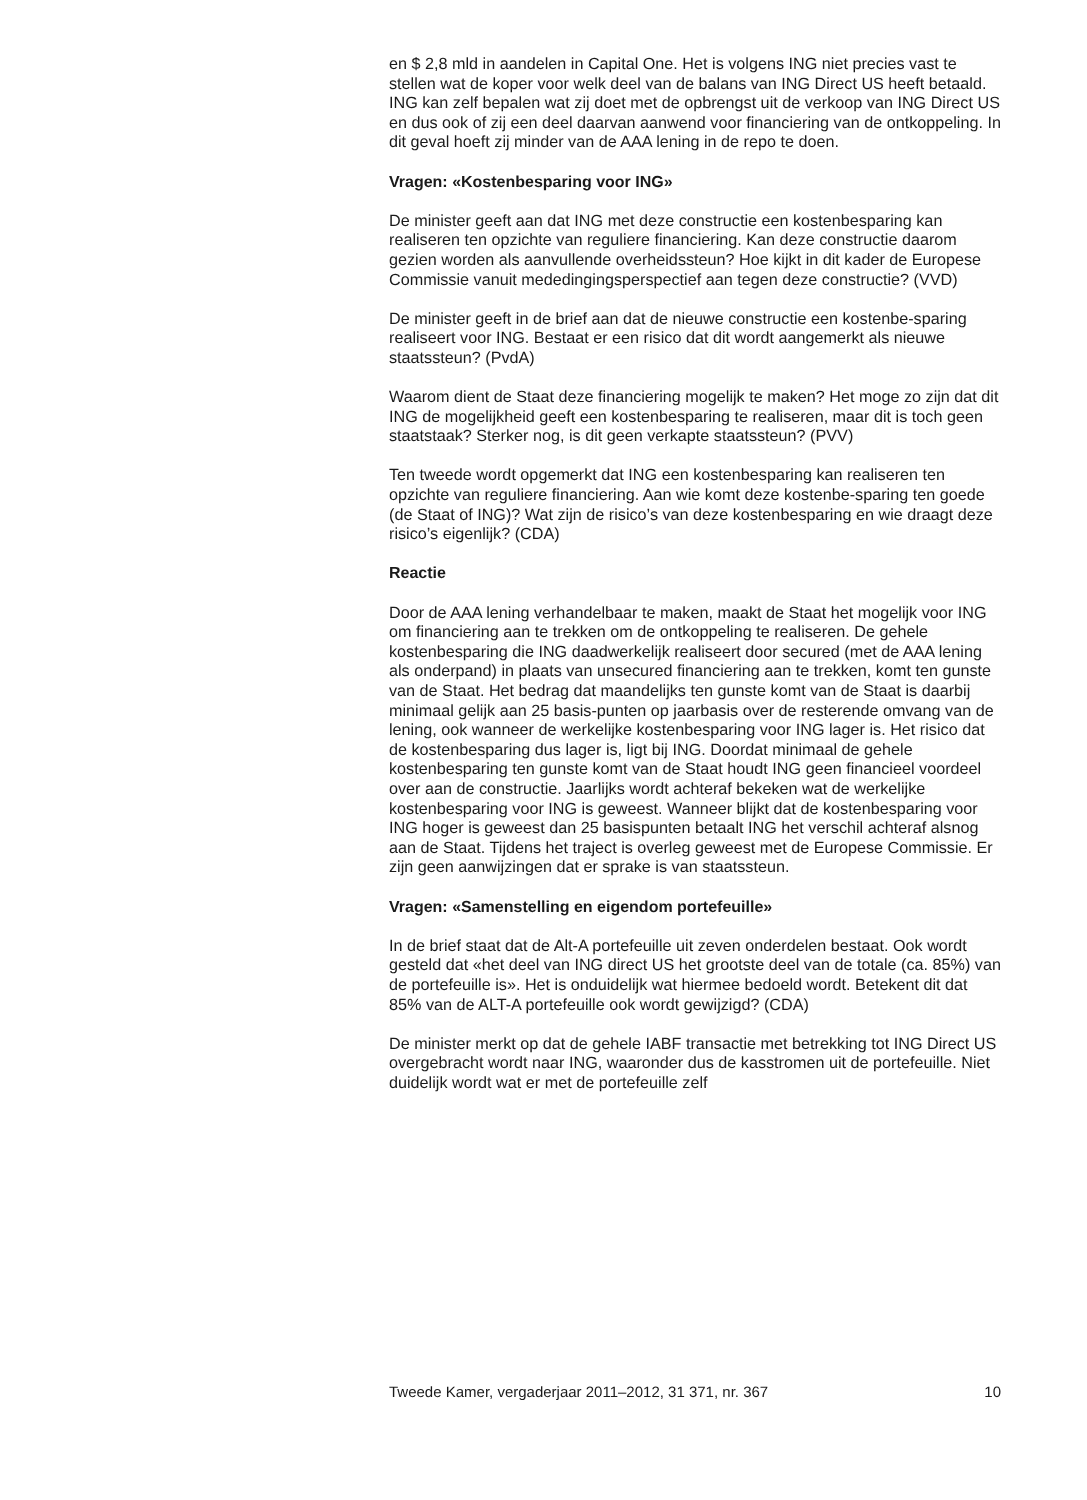en $ 2,8 mld in aandelen in Capital One. Het is volgens ING niet precies vast te stellen wat de koper voor welk deel van de balans van ING Direct US heeft betaald. ING kan zelf bepalen wat zij doet met de opbrengst uit de verkoop van ING Direct US en dus ook of zij een deel daarvan aanwend voor financiering van de ontkoppeling. In dit geval hoeft zij minder van de AAA lening in de repo te doen.
Vragen: «Kostenbesparing voor ING»
De minister geeft aan dat ING met deze constructie een kostenbesparing kan realiseren ten opzichte van reguliere financiering. Kan deze constructie daarom gezien worden als aanvullende overheidssteun? Hoe kijkt in dit kader de Europese Commissie vanuit mededingingsperspectief aan tegen deze constructie? (VVD)
De minister geeft in de brief aan dat de nieuwe constructie een kostenbe-sparing realiseert voor ING. Bestaat er een risico dat dit wordt aangemerkt als nieuwe staatssteun? (PvdA)
Waarom dient de Staat deze financiering mogelijk te maken? Het moge zo zijn dat dit ING de mogelijkheid geeft een kostenbesparing te realiseren, maar dit is toch geen staatstaak? Sterker nog, is dit geen verkapte staatssteun? (PVV)
Ten tweede wordt opgemerkt dat ING een kostenbesparing kan realiseren ten opzichte van reguliere financiering. Aan wie komt deze kostenbe-sparing ten goede (de Staat of ING)? Wat zijn de risico’s van deze kostenbesparing en wie draagt deze risico’s eigenlijk? (CDA)
Reactie
Door de AAA lening verhandelbaar te maken, maakt de Staat het mogelijk voor ING om financiering aan te trekken om de ontkoppeling te realiseren. De gehele kostenbesparing die ING daadwerkelijk realiseert door secured (met de AAA lening als onderpand) in plaats van unsecured financiering aan te trekken, komt ten gunste van de Staat. Het bedrag dat maandelijks ten gunste komt van de Staat is daarbij minimaal gelijk aan 25 basis-punten op jaarbasis over de resterende omvang van de lening, ook wanneer de werkelijke kostenbesparing voor ING lager is. Het risico dat de kostenbesparing dus lager is, ligt bij ING. Doordat minimaal de gehele kostenbesparing ten gunste komt van de Staat houdt ING geen financieel voordeel over aan de constructie. Jaarlijks wordt achteraf bekeken wat de werkelijke kostenbesparing voor ING is geweest. Wanneer blijkt dat de kostenbesparing voor ING hoger is geweest dan 25 basispunten betaalt ING het verschil achteraf alsnog aan de Staat. Tijdens het traject is overleg geweest met de Europese Commissie. Er zijn geen aanwijzingen dat er sprake is van staatssteun.
Vragen: «Samenstelling en eigendom portefeuille»
In de brief staat dat de Alt-A portefeuille uit zeven onderdelen bestaat. Ook wordt gesteld dat «het deel van ING direct US het grootste deel van de totale (ca. 85%) van de portefeuille is». Het is onduidelijk wat hiermee bedoeld wordt. Betekent dit dat 85% van de ALT-A portefeuille ook wordt gewijzigd? (CDA)
De minister merkt op dat de gehele IABF transactie met betrekking tot ING Direct US overgebracht wordt naar ING, waaronder dus de kasstromen uit de portefeuille. Niet duidelijk wordt wat er met de portefeuille zelf
Tweede Kamer, vergaderjaar 2011–2012, 31 371, nr. 367 10